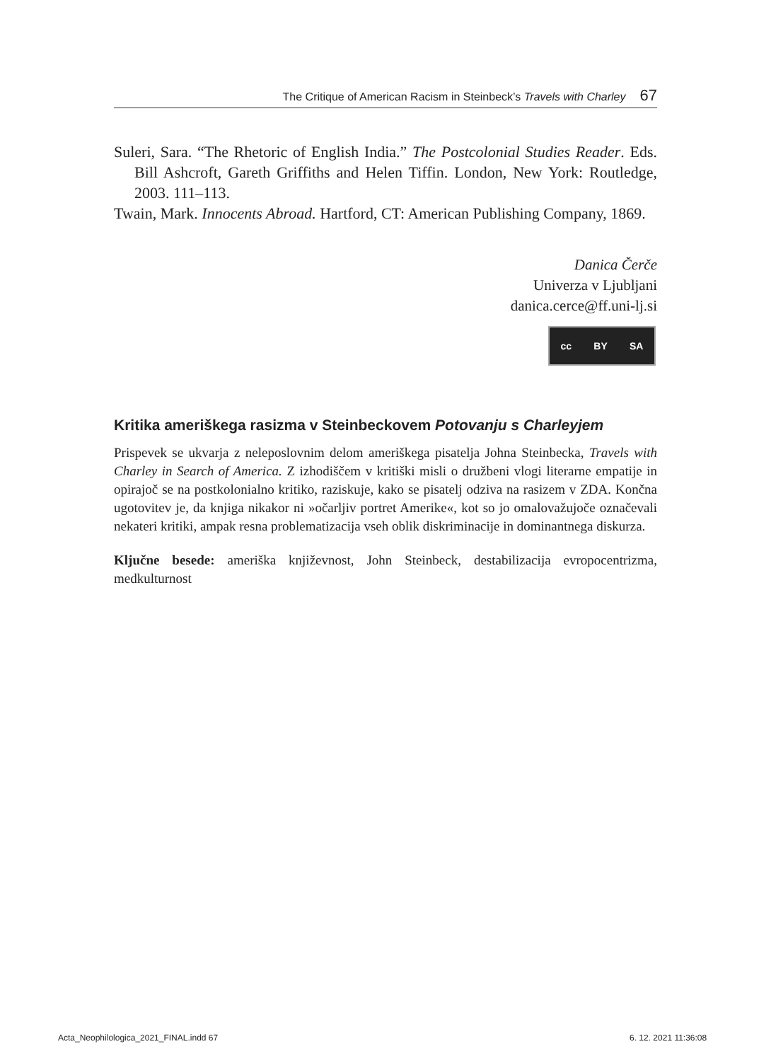The Critique of American Racism in Steinbeck’s Travels with Charley 67
Suleri, Sara. “The Rhetoric of English India.” The Postcolonial Studies Reader. Eds. Bill Ashcroft, Gareth Griffiths and Helen Tiffin. London, New York: Routledge, 2003. 111–113.
Twain, Mark. Innocents Abroad. Hartford, CT: American Publishing Company, 1869.
Danica Čerče
Univerza v Ljubljani
danica.cerce@ff.uni-lj.si
cc BY SA
Kritika ameriškega rasizma v Steinbeckovem Potovanju s Charleyjem
Prispevek se ukvarja z neleposlovnim delom ameriškega pisatelja Johna Steinbecka, Travels with Charley in Search of America. Z izhodiščem v kritiški misli o družbeni vlogi literarne empatije in opirajoč se na postkolonialno kritiko, raziskuje, kako se pisatelj odziva na rasizem v ZDA. Končna ugotovitev je, da knjiga nikakor ni »očarljiv portret Amerike«, kot so jo omalovažujoče označevali nekateri kritiki, ampak resna problematizacija vseh oblik diskriminacije in dominantnega diskurza.
Ključne besede: ameriška književnost, John Steinbeck, destabilizacija evropocentrizma, medkulturnost
Acta_Neophilologica_2021_FINAL.indd 67
6. 12. 2021 11:36:08